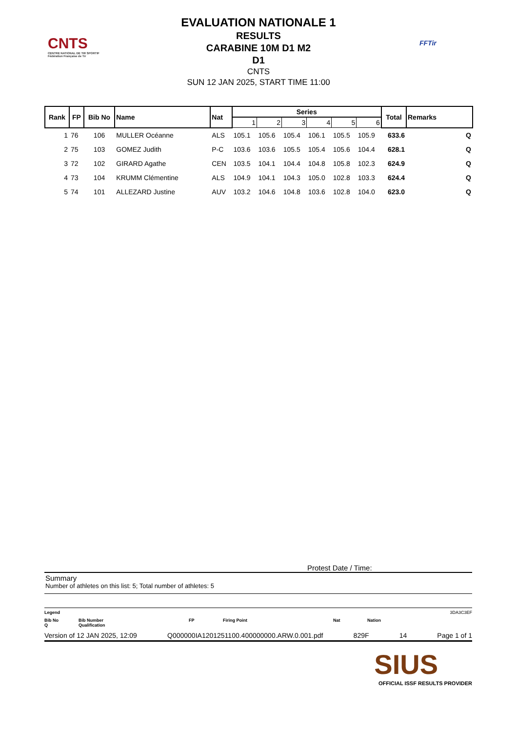CNTS
CENTRE NATIONAL DE TIR SPORTIF
Fédération Française de Tir
FFTir
EVALUATION NATIONALE 1
RESULTS
CARABINE 10M D1 M2
D1
CNTS
SUN 12 JAN 2025, START TIME 11:00
| Rank | FP | Bib No | Name | Nat | Series | | | | | | Total | Remarks |
| --- | --- | --- | --- | --- | --- | --- | --- | --- | --- | --- | --- | --- |
| | | | | | 1 | 2 | 3 | 4 | 5 | 6 | | |
| 1 | 76 | 106 | MULLER Océanne | ALS | 105.1 | 105.6 | 105.4 | 106.1 | 105.5 | 105.9 | 633.6 | Q |
| 2 | 75 | 103 | GOMEZ Judith | P-C | 103.6 | 103.6 | 105.5 | 105.4 | 105.6 | 104.4 | 628.1 | Q |
| 3 | 72 | 102 | GIRARD Agathe | CEN | 103.5 | 104.1 | 104.4 | 104.8 | 105.8 | 102.3 | 624.9 | Q |
| 4 | 73 | 104 | KRUMM Clémentine | ALS | 104.9 | 104.1 | 104.3 | 105.0 | 102.8 | 103.3 | 624.4 | Q |
| 5 | 74 | 101 | ALLEZARD Justine | AUV | 103.2 | 104.6 | 104.8 | 103.6 | 102.8 | 104.0 | 623.0 | Q |
Protest Date / Time:
Summary
Number of athletes on this list: 5; Total number of athletes: 5
Legend 3DA3C3EF
Bib No Bib Number FP Firing Point Nat Nation Q Qualification
Version of 12 JAN 2025, 12:09 Q000000IA1201251100.400000000.ARW.0.001.pdf 829F 14 Page 1 of 1
SIUS
OFFICIAL ISSF RESULTS PROVIDER